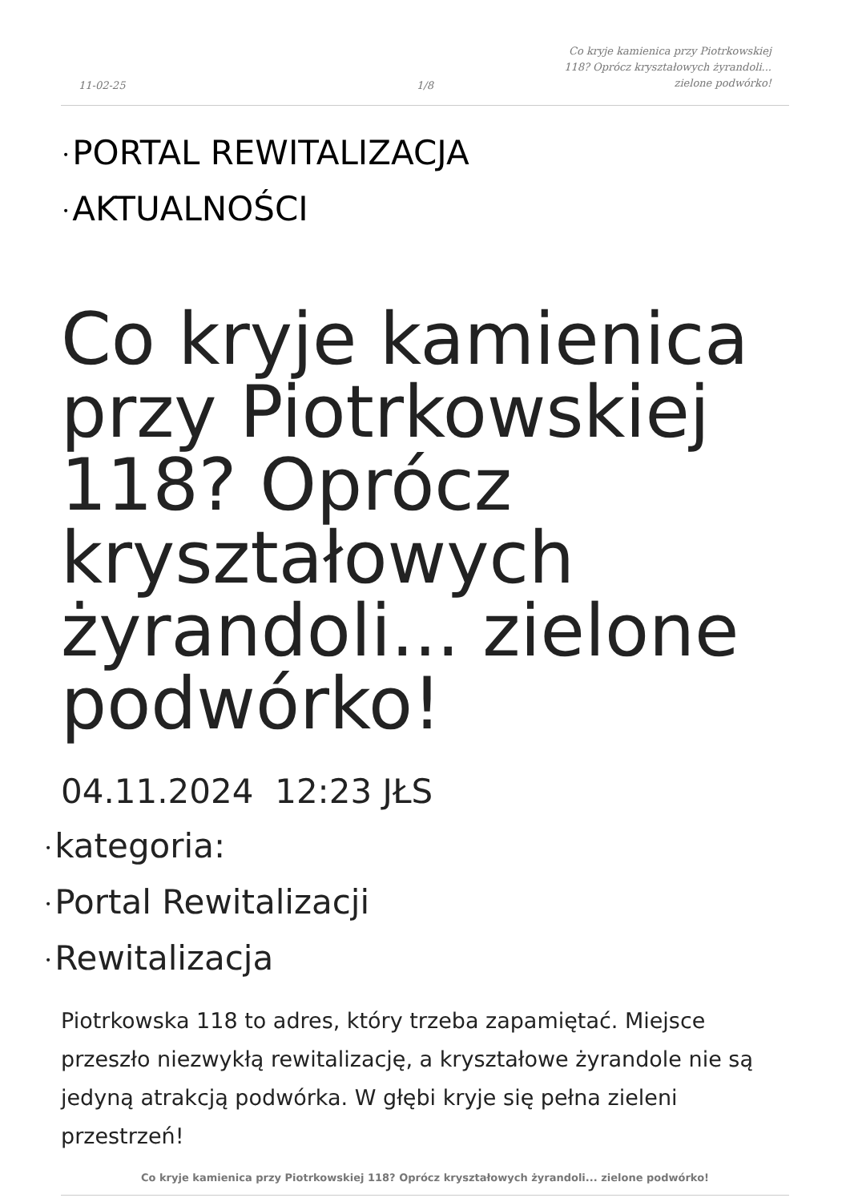11-02-25
1/8
Co kryje kamienica przy Piotrkowskiej 118? Oprócz kryształowych żyrandoli... zielone podwórko!
• PORTAL REWITALIZACJA
• AKTUALNOŚCI
Co kryje kamienica przy Piotrkowskiej 118? Oprócz kryształowych żyrandoli... zielone podwórko!
04.11.2024 12:23 JŁS
• kategoria:
• Portal Rewitalizacji
• Rewitalizacja
Piotrkowska 118 to adres, który trzeba zapamiętać. Miejsce przeszło niezwykłą rewitalizację, a kryształowe żyrandole nie są jedyną atrakcją podwórka. W głębi kryje się pełna zieleni przestrzeń!
Co kryje kamienica przy Piotrkowskiej 118? Oprócz kryształowych żyrandoli... zielone podwórko!